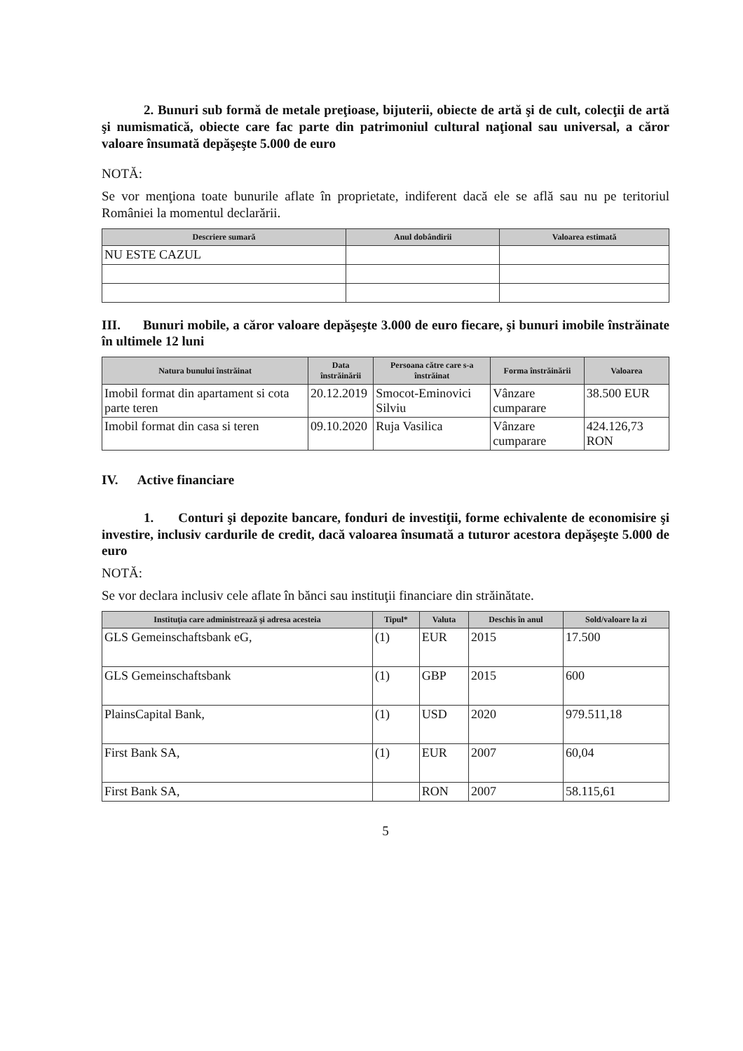2. Bunuri sub formă de metale preţioase, bijuterii, obiecte de artă şi de cult, colecţii de artă şi numismatică, obiecte care fac parte din patrimoniul cultural naţional sau universal, a căror valoare însumată depăşeşte 5.000 de euro
NOTĂ:
Se vor menţiona toate bunurile aflate în proprietate, indiferent dacă ele se află sau nu pe teritoriul României la momentul declarării.
| Descriere sumară | Anul dobândirii | Valoarea estimată |
| --- | --- | --- |
| NU ESTE CAZUL | | |
III. Bunuri mobile, a căror valoare depăşeşte 3.000 de euro fiecare, şi bunuri imobile înstrăinate în ultimele 12 luni
| Natura bunului înstrăinat | Data înstrăinării | Persoana către care s-a înstrăinat | Forma înstrăinării | Valoarea |
| --- | --- | --- | --- | --- |
| Imobil format din apartament si cota parte teren | 20.12.2019 | Smocot-Eminovici Silviu | Vânzare cumparare | 38.500 EUR |
| Imobil format din casa si teren | 09.10.2020 | Ruja Vasilica | Vânzare cumparare | 424.126,73 RON |
IV. Active financiare
1. Conturi şi depozite bancare, fonduri de investiţii, forme echivalente de economisire şi investire, inclusiv cardurile de credit, dacă valoarea însumată a tuturor acestora depăşeşte 5.000 de euro
NOTĂ:
Se vor declara inclusiv cele aflate în bănci sau instituţii financiare din străinătate.
| Instituţia care administrează şi adresa acesteia | Tipul* | Valuta | Deschis în anul | Sold/valoare la zi |
| --- | --- | --- | --- | --- |
| GLS Gemeinschaftsbank eG, | (1) | EUR | 2015 | 17.500 |
| GLS Gemeinschaftsbank | (1) | GBP | 2015 | 600 |
| PlainsCapital Bank, | (1) | USD | 2020 | 979.511,18 |
| First Bank SA, | (1) | EUR | 2007 | 60,04 |
| First Bank SA, | | RON | 2007 | 58.115,61 |
5